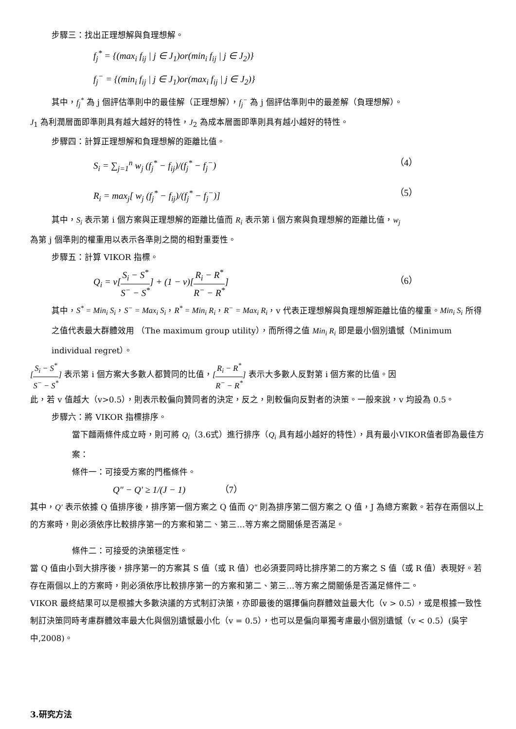步驟三：找出正理想解與負理想解。
f<sub>j</sub><sup>*</sup> = {(max<sub>i</sub> f<sub>ij</sub> | j ∈ J<sub>1</sub>)or(min<sub>i</sub> f<sub>ij</sub> | j ∈ J<sub>2</sub>)}
f<sub>j</sub><sup>−</sup> = {(min<sub>i</sub> f<sub>ij</sub> | j ∈ J<sub>1</sub>)or(max<sub>i</sub> f<sub>ij</sub> | j ∈ J<sub>2</sub>)}
其中，f<sub>j</sub><sup>*</sup> 為 j 個評估準則中的最佳解（正理想解），f<sub>j</sub><sup>−</sup> 為 j 個評估準則中的最差解（負理想解）。
J<sub>1</sub> 為利潤層面即準則具有越大越好的特性，J<sub>2</sub> 為成本層面即準則具有越小越好的特性。
步驟四：計算正理想解和負理想解的距離比值。
S<sub>i</sub> = ∑<sub>j=1</sub><sup>n</sup> w<sub>j</sub> (f<sub>j</sub><sup>*</sup> − f<sub>ij</sub>)/(f<sub>j</sub><sup>*</sup> − f<sub>j</sub><sup>−</sup>) （4）
R<sub>i</sub> = max<sub>j</sub>[ w<sub>j</sub> (f<sub>j</sub><sup>*</sup> − f<sub>ij</sub>)/(f<sub>j</sub><sup>*</sup> − f<sub>j</sub><sup>−</sup>)] （5）
其中，S<sub>i</sub> 表示第 i 個方案與正理想解的距離比值而 R<sub>i</sub> 表示第 i 個方案與負理想解的距離比值，w<sub>j</sub>
為第 j 個準則的權重用以表示各準則之間的相對重要性。
步驟五：計算 VIKOR 指標。
Q<sub>i</sub> = v[S<sub>i</sub> − S<sup>*</sup> S<sup>−</sup> − S<sup>*</sup>] + (1 − v)[R<sub>i</sub> − R<sup>*</sup> R<sup>−</sup> − R<sup>*</sup>] （6）
其中，S<sup>*</sup> = Min<sub>i</sub> S<sub>i</sub>，S<sup>−</sup> = Max<sub>i</sub> S<sub>i</sub>，R<sup>*</sup> = Min<sub>i</sub> R<sub>i</sub>，R<sup>−</sup> = Max<sub>i</sub> R<sub>i</sub>，v 代表正理想解與負理想解距離比值的權重。Min<sub>i</sub> S<sub>i</sub> 所得之值代表最大群體效用 （The maximum group utility），而所得之值 Min<sub>i</sub> R<sub>i</sub> 即是最小個別遺憾（Minimum individual regret）。
[S<sub>i</sub> − S<sup>*</sup> S<sup>−</sup> − S<sup>*</sup>] 表示第 i 個方案大多數人都贊同的比值，[R<sub>i</sub> − R<sup>*</sup> R<sup>−</sup> − R<sup>*</sup>] 表示大多數人反對第 i 個方案的比值。因
此，若 v 值越大（v>0.5），則表示較偏向贊同者的決定，反之，則較偏向反對者的決策。一般來說，v 均設為 0.5。
步驟六：將 VIKOR 指標排序。
當下麵兩條件成立時，則可將 Q<sub>i</sub>（3.6式）進行排序（Q<sub>i</sub> 具有越小越好的特性），具有最小VIKOR值者即為最佳方案：
條件一：可接受方案的門檻條件。
Q″ − Q′ ≥ 1/(J − 1) （7）
其中，Q′ 表示依據 Q 值排序後，排序第一個方案之 Q 值而 Q″ 則為排序第二個方案之 Q 值，J 為總方案數。若存在兩個以上的方案時，則必須依序比較排序第一的方案和第二、第三…等方案之間關係是否滿足。
條件二：可接受的決策穩定性。
當 Q 值由小到大排序後，排序第一的方案其 S 值（或 R 值）也必須要同時比排序第二的方案之 S 值（或 R 值）表現好。若存在兩個以上的方案時，則必須依序比較排序第一的方案和第二、第三…等方案之間關係是否滿足條件二。
VIKOR 最終結果可以是根據大多數決議的方式制訂決策，亦即最後的選擇偏向群體效益最大化（v > 0.5），或是根據一致性制訂決策同時考慮群體效率最大化與個別遺憾最小化（v = 0.5），也可以是偏向單獨考慮最小個別遺憾（v < 0.5）(吳宇中,2008)。
3.研究方法